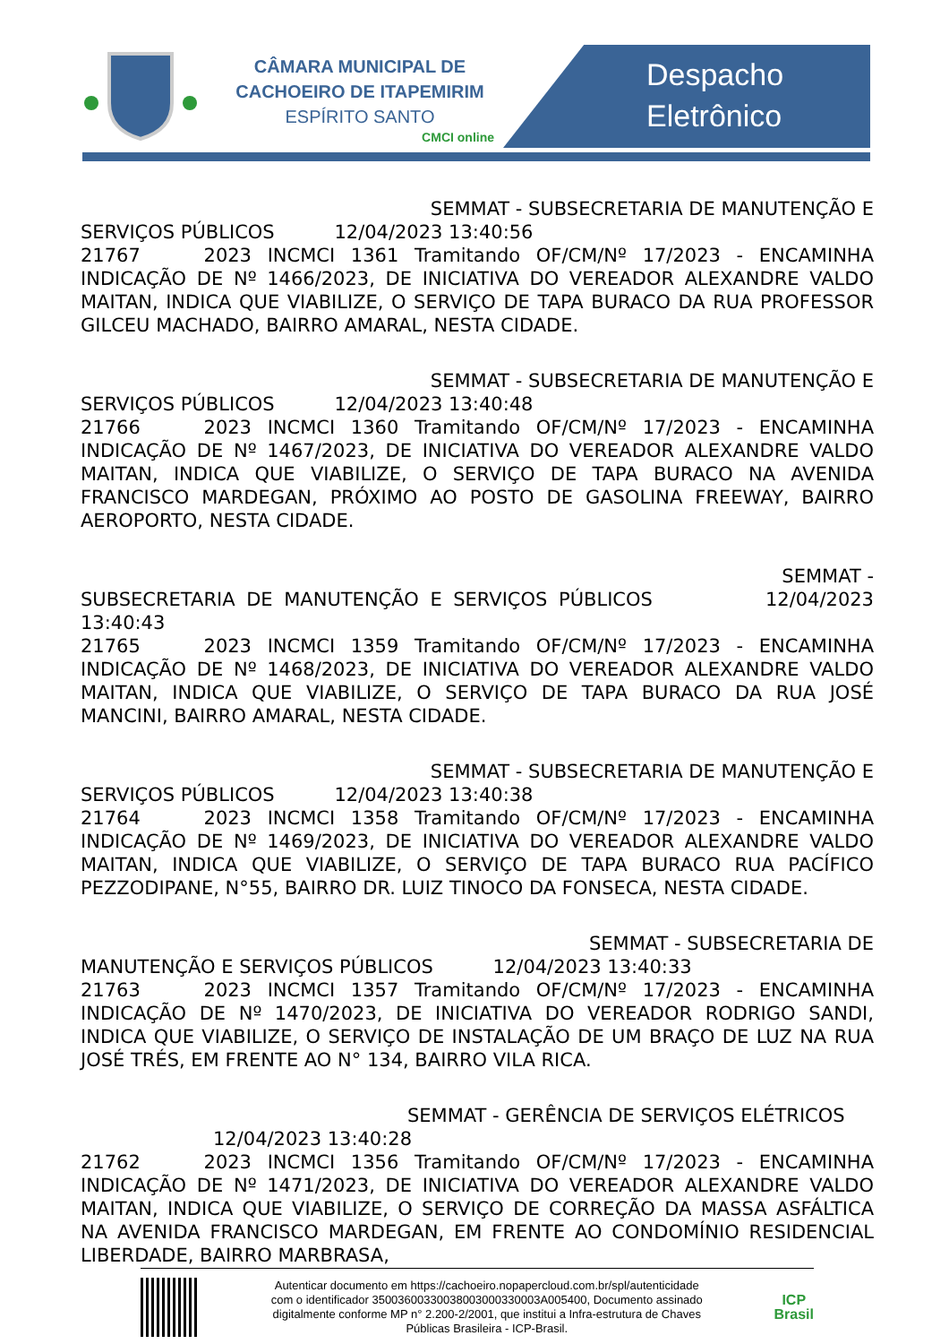CÂMARA MUNICIPAL DE
CACHOEIRO DE ITAPEMIRIM
ESPÍRITO SANTO
CMCI online
Despacho
Eletrônico
SEMMAT - SUBSECRETARIA DE MANUTENÇÃO E
SERVIÇOS PÚBLICOS 12/04/2023 13:40:56
21767 2023 INCMCI 1361 Tramitando OF/CM/Nº 17/2023 - ENCAMINHA INDICAÇÃO DE Nº 1466/2023, DE INICIATIVA DO VEREADOR ALEXANDRE VALDO MAITAN, INDICA QUE VIABILIZE, O SERVIÇO DE TAPA BURACO DA RUA PROFESSOR GILCEU MACHADO, BAIRRO AMARAL, NESTA CIDADE.
SEMMAT - SUBSECRETARIA DE MANUTENÇÃO E
SERVIÇOS PÚBLICOS 12/04/2023 13:40:48
21766 2023 INCMCI 1360 Tramitando OF/CM/Nº 17/2023 - ENCAMINHA INDICAÇÃO DE Nº 1467/2023, DE INICIATIVA DO VEREADOR ALEXANDRE VALDO MAITAN, INDICA QUE VIABILIZE, O SERVIÇO DE TAPA BURACO NA AVENIDA FRANCISCO MARDEGAN, PRÓXIMO AO POSTO DE GASOLINA FREEWAY, BAIRRO AEROPORTO, NESTA CIDADE.
SEMMAT -
SUBSECRETARIA DE MANUTENÇÃO E SERVIÇOS PÚBLICOS 12/04/2023 13:40:43
21765 2023 INCMCI 1359 Tramitando OF/CM/Nº 17/2023 - ENCAMINHA INDICAÇÃO DE Nº 1468/2023, DE INICIATIVA DO VEREADOR ALEXANDRE VALDO MAITAN, INDICA QUE VIABILIZE, O SERVIÇO DE TAPA BURACO DA RUA JOSÉ MANCINI, BAIRRO AMARAL, NESTA CIDADE.
SEMMAT - SUBSECRETARIA DE MANUTENÇÃO E
SERVIÇOS PÚBLICOS 12/04/2023 13:40:38
21764 2023 INCMCI 1358 Tramitando OF/CM/Nº 17/2023 - ENCAMINHA INDICAÇÃO DE Nº 1469/2023, DE INICIATIVA DO VEREADOR ALEXANDRE VALDO MAITAN, INDICA QUE VIABILIZE, O SERVIÇO DE TAPA BURACO RUA PACÍFICO PEZZODIPANE, N°55, BAIRRO DR. LUIZ TINOCO DA FONSECA, NESTA CIDADE.
SEMMAT - SUBSECRETARIA DE
MANUTENÇÃO E SERVIÇOS PÚBLICOS 12/04/2023 13:40:33
21763 2023 INCMCI 1357 Tramitando OF/CM/Nº 17/2023 - ENCAMINHA INDICAÇÃO DE Nº 1470/2023, DE INICIATIVA DO VEREADOR RODRIGO SANDI, INDICA QUE VIABILIZE, O SERVIÇO DE INSTALAÇÃO DE UM BRAÇO DE LUZ NA RUA JOSÉ TRÉS, EM FRENTE AO N° 134, BAIRRO VILA RICA.
SEMMAT - GERÊNCIA DE SERVIÇOS ELÉTRICOS
12/04/2023 13:40:28
21762 2023 INCMCI 1356 Tramitando OF/CM/Nº 17/2023 - ENCAMINHA INDICAÇÃO DE Nº 1471/2023, DE INICIATIVA DO VEREADOR ALEXANDRE VALDO MAITAN, INDICA QUE VIABILIZE, O SERVIÇO DE CORREÇÃO DA MASSA ASFÁLTICA NA AVENIDA FRANCISCO MARDEGAN, EM FRENTE AO CONDOMÍNIO RESIDENCIAL LIBERDADE, BAIRRO MARBRASA,
Autenticar documento em https://cachoeiro.nopapercloud.com.br/spl/autenticidade
com o identificador 35003600330038003000330003A005400, Documento assinado
digitalmente conforme MP n° 2.200-2/2001, que institui a Infra-estrutura de Chaves
Públicas Brasileira - ICP-Brasil.
ICP
Brasil